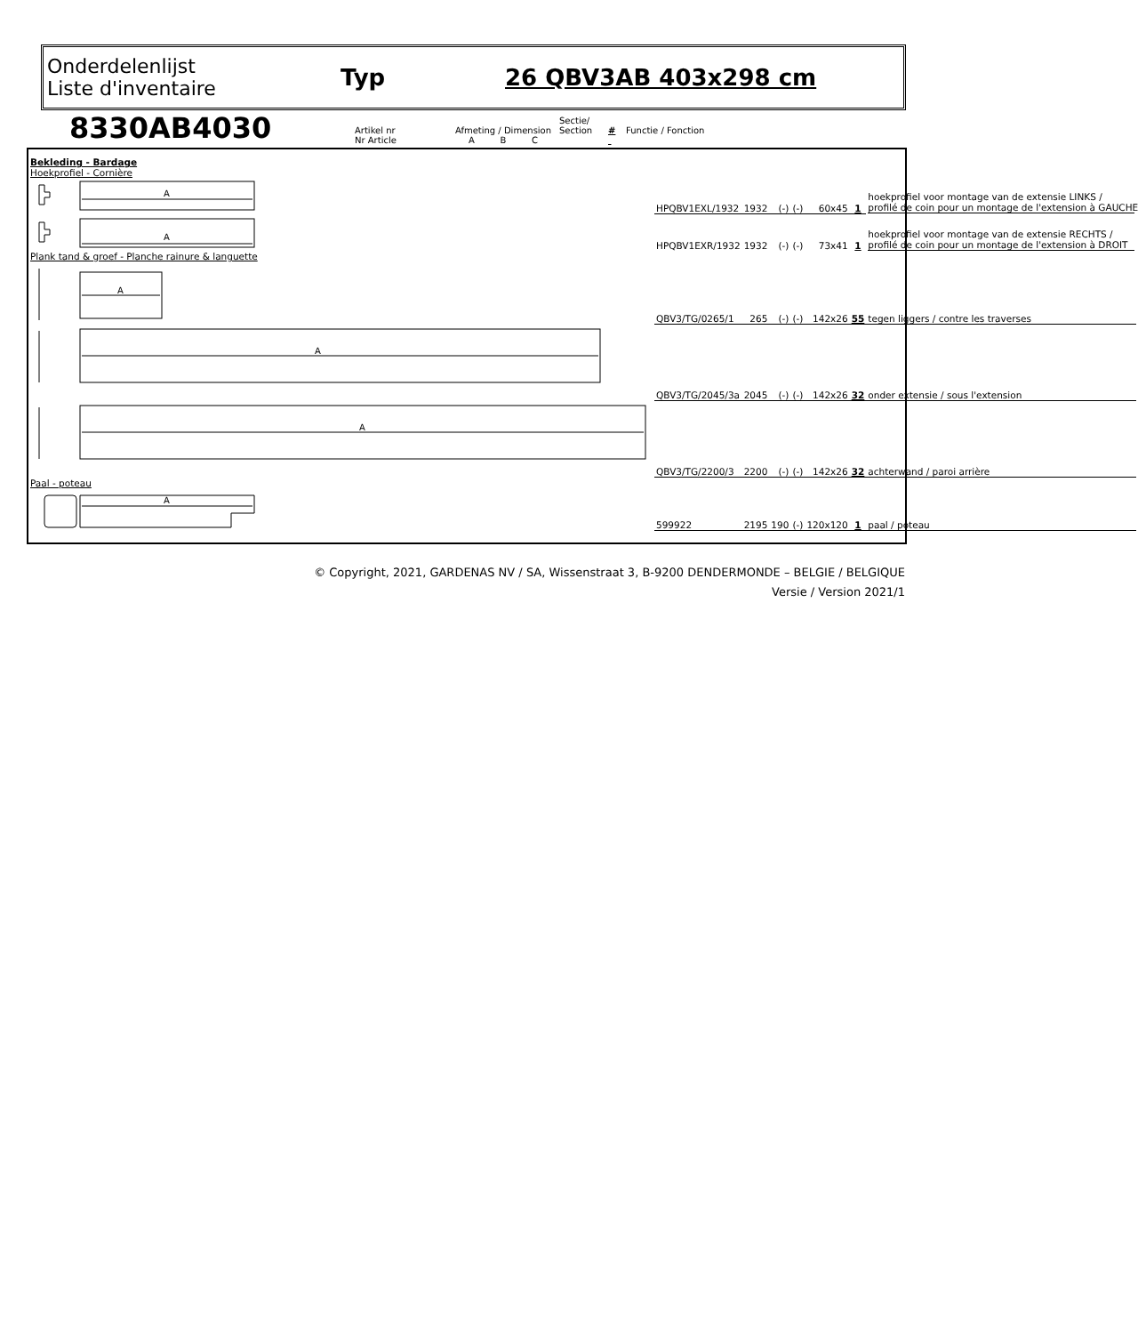Onderdelenlijst
Liste d'inventaire
Typ 26 QBV3AB 403x298 cm
8330AB4030
Artikel nr
Nr Article
Afmeting / Dimension
A B C
Sectie/
Section
#
Functie / Fonction
| Bekleding - Bardage Hoekprofiel - Cornière | | | | | | | |
| A | HPQBV1EXL/1932 | 1932 | (-) | (-) | 60x45 | 1 | hoekprofiel voor montage van de extensie LINKS / profilé de coin pour un montage de l'extension à GAUCHE |
| A | HPQBV1EXR/1932 | 1932 | (-) | (-) | 73x41 | 1 | hoekprofiel voor montage van de extensie RECHTS / profilé de coin pour un montage de l'extension à DROIT |
| Plank tand & groef - Planche rainure & languette | | | | | | | |
| A | QBV3/TG/0265/1 | 265 | (-) | (-) | 142x26 | 55 | tegen liggers / contre les traverses |
| A | QBV3/TG/2045/3a | 2045 | (-) | (-) | 142x26 | 32 | onder extensie / sous l'extension |
| A | QBV3/TG/2200/3 | 2200 | (-) | (-) | 142x26 | 32 | achterwand / paroi arrière |
| Paal - poteau | | | | | | | |
| A | 599922 | 2195 | 190 | (-) | 120x120 | 1 | paal / poteau |
© Copyright, 2021, GARDENAS NV / SA, Wissenstraat 3, B-9200 DENDERMONDE – BELGIE / BELGIQUE
Versie / Version 2021/1